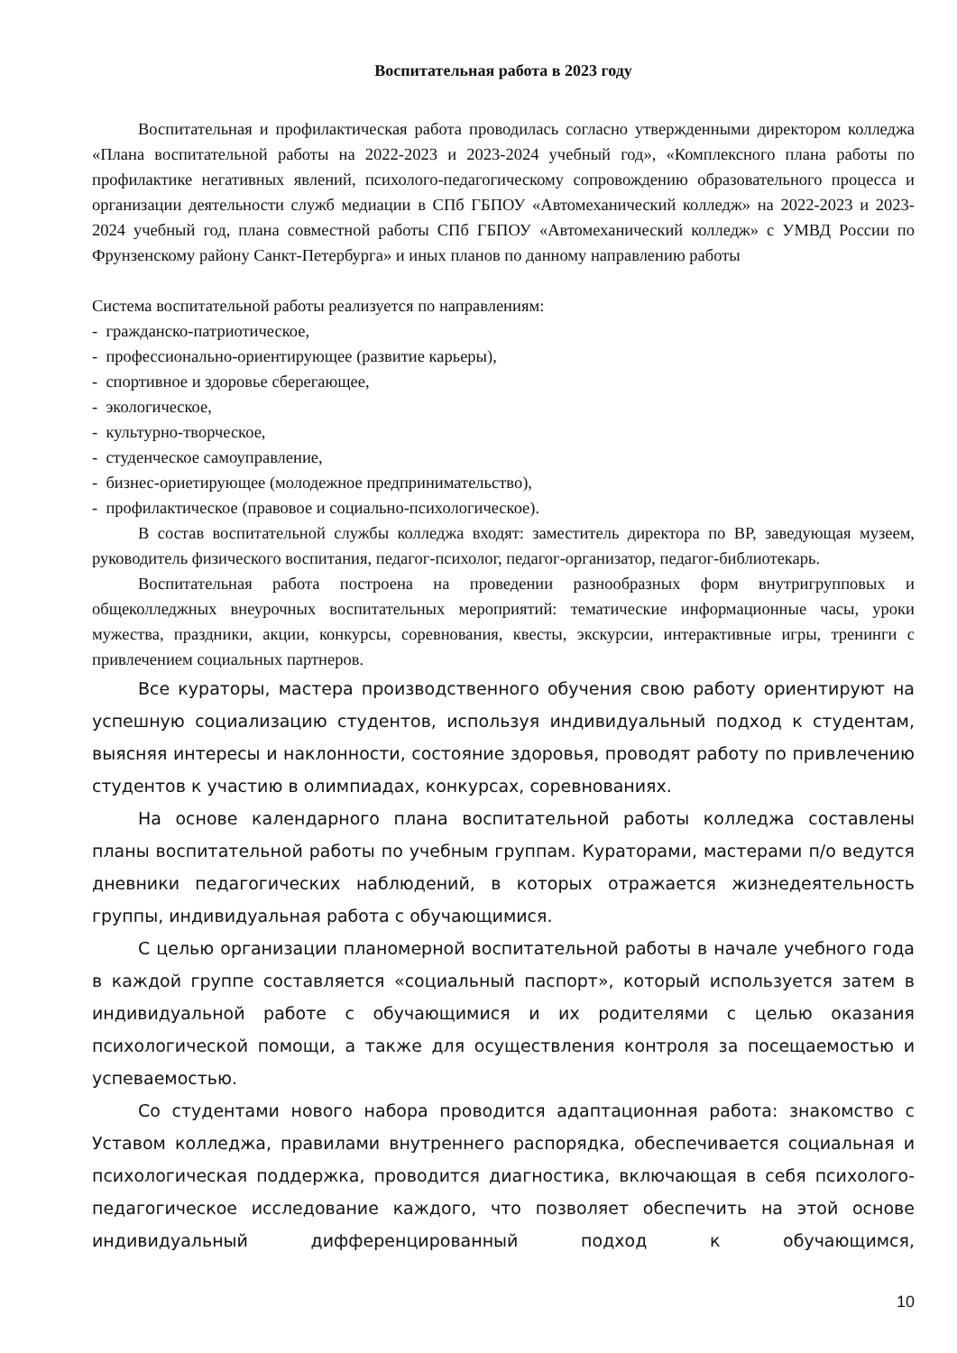Воспитательная работа в 2023 году
Воспитательная и профилактическая работа проводилась согласно утвержденными директором колледжа «Плана воспитательной работы на 2022-2023 и 2023-2024 учебный год», «Комплексного плана работы по профилактике негативных явлений, психолого-педагогическому сопровождению образовательного процесса и организации деятельности служб медиации в СПб ГБПОУ «Автомеханический колледж» на 2022-2023 и 2023-2024 учебный год, плана совместной работы СПб ГБПОУ «Автомеханический колледж» с УМВД России по Фрунзенскому району Санкт-Петербурга» и иных планов по данному направлению работы
Система воспитательной работы реализуется по направлениям:
- гражданско-патриотическое,
- профессионально-ориентирующее (развитие карьеры),
- спортивное и здоровье сберегающее,
- экологическое,
- культурно-творческое,
- студенческое самоуправление,
- бизнес-ориетирующее (молодежное предпринимательство),
- профилактическое (правовое и социально-психологическое).
В состав воспитательной службы колледжа входят: заместитель директора по ВР, заведующая музеем, руководитель физического воспитания, педагог-психолог, педагог-организатор, педагог-библиотекарь.
Воспитательная работа построена на проведении разнообразных форм внутригрупповых и общеколледжных внеурочных воспитательных мероприятий: тематические информационные часы, уроки мужества, праздники, акции, конкурсы, соревнования, квесты, экскурсии, интерактивные игры, тренинги с привлечением социальных партнеров.
Все кураторы, мастера производственного обучения свою работу ориентируют на успешную социализацию студентов, используя индивидуальный подход к студентам, выясняя интересы и наклонности, состояние здоровья, проводят работу по привлечению студентов к участию в олимпиадах, конкурсах, соревнованиях.
На основе календарного плана воспитательной работы колледжа составлены планы воспитательной работы по учебным группам. Кураторами, мастерами п/о ведутся дневники педагогических наблюдений, в которых отражается жизнедеятельность группы, индивидуальная работа с обучающимися.
С целью организации планомерной воспитательной работы в начале учебного года в каждой группе составляется «социальный паспорт», который используется затем в индивидуальной работе с обучающимися и их родителями с целью оказания психологической помощи, а также для осуществления контроля за посещаемостью и успеваемостью.
Со студентами нового набора проводится адаптационная работа: знакомство с Уставом колледжа, правилами внутреннего распорядка, обеспечивается социальная и психологическая поддержка, проводится диагностика, включающая в себя психолого-педагогическое исследование каждого, что позволяет обеспечить на этой основе индивидуальный дифференцированный подход к обучающимся,
10